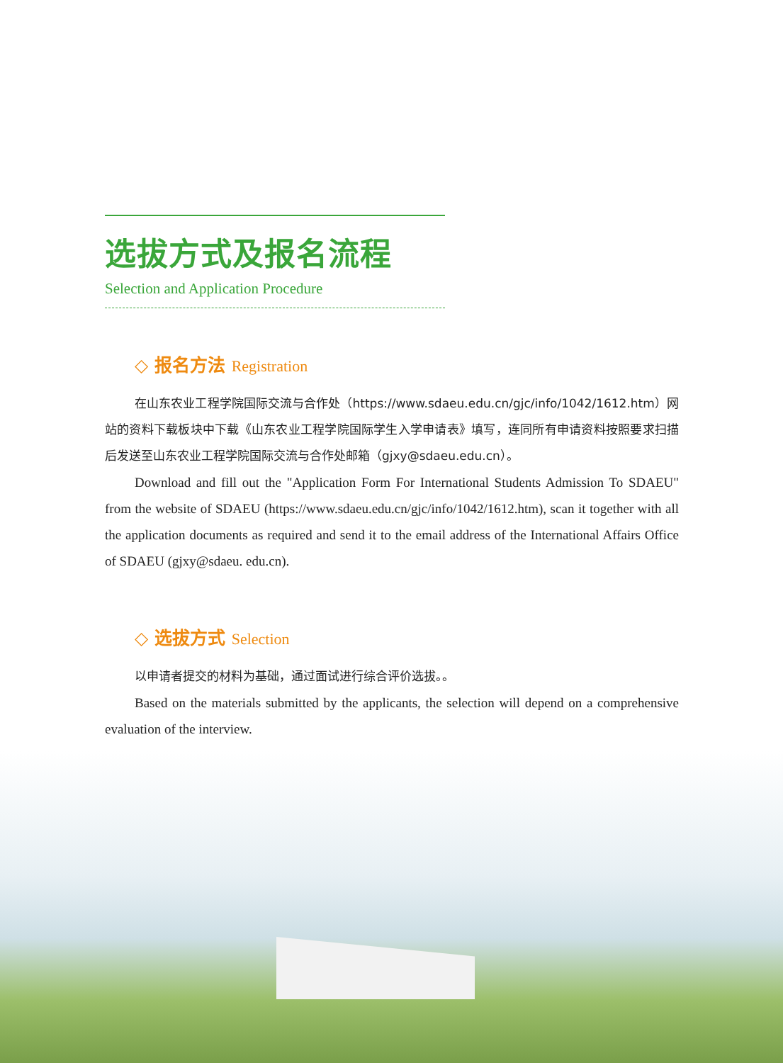选拔方式及报名流程
Selection and Application Procedure
◇ 报名方法 Registration
在山东农业工程学院国际交流与合作处（https://www.sdaeu.edu.cn/gjc/info/1042/1612.htm）网站的资料下载板块中下载《山东农业工程学院国际学生入学申请表》填写，连同所有申请资料按照要求扫描后发送至山东农业工程学院国际交流与合作处邮箱（gjxy@sdaeu.edu.cn）。
Download and fill out the "Application Form For International Students Admission To SDAEU" from the website of SDAEU (https://www.sdaeu.edu.cn/gjc/info/1042/1612.htm), scan it together with all the application documents as required and send it to the email address of the International Affairs Office of SDAEU (gjxy@sdaeu. edu.cn).
◇ 选拔方式 Selection
以申请者提交的材料为基础，通过面试进行综合评价选拔。。
Based on the materials submitted by the applicants, the selection will depend on a comprehensive evaluation of the interview.